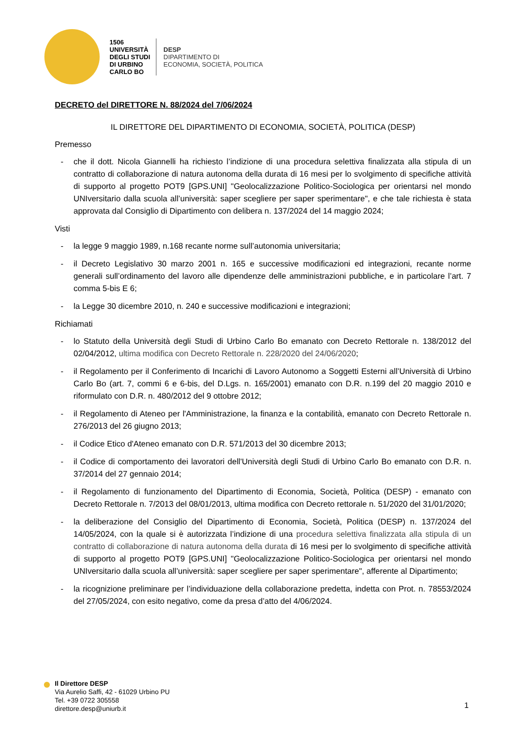1506
UNIVERSITÀ
DEGLI STUDI
DI URBINO
CARLO BO
DESP
DIPARTIMENTO DI
ECONOMIA, SOCIETÀ, POLITICA
DECRETO del DIRETTORE N. 88/2024 del 7/06/2024
IL DIRETTORE DEL DIPARTIMENTO DI ECONOMIA, SOCIETÀ, POLITICA (DESP)
Premesso
- che il dott. Nicola Giannelli ha richiesto l’indizione di una procedura selettiva finalizzata alla stipula di un contratto di collaborazione di natura autonoma della durata di 16 mesi per lo svolgimento di specifiche attività di supporto al progetto POT9 [GPS.UNI] "Geolocalizzazione Politico-Sociologica per orientarsi nel mondo UNIversitario dalla scuola all’università: saper scegliere per saper sperimentare", e che tale richiesta è stata approvata dal Consiglio di Dipartimento con delibera n. 137/2024 del 14 maggio 2024;
Visti
- la legge 9 maggio 1989, n.168 recante norme sull’autonomia universitaria;
- il Decreto Legislativo 30 marzo 2001 n. 165 e successive modificazioni ed integrazioni, recante norme generali sull’ordinamento del lavoro alle dipendenze delle amministrazioni pubbliche, e in particolare l’art. 7 comma 5-bis E 6;
- la Legge 30 dicembre 2010, n. 240 e successive modificazioni e integrazioni;
Richiamati
- lo Statuto della Università degli Studi di Urbino Carlo Bo emanato con Decreto Rettorale n. 138/2012 del 02/04/2012, ultima modifica con Decreto Rettorale n. 228/2020 del 24/06/2020;
- il Regolamento per il Conferimento di Incarichi di Lavoro Autonomo a Soggetti Esterni all’Università di Urbino Carlo Bo (art. 7, commi 6 e 6-bis, del D.Lgs. n. 165/2001) emanato con D.R. n.199 del 20 maggio 2010 e riformulato con D.R. n. 480/2012 del 9 ottobre 2012;
- il Regolamento di Ateneo per l'Amministrazione, la finanza e la contabilità, emanato con Decreto Rettorale n. 276/2013 del 26 giugno 2013;
- il Codice Etico d'Ateneo emanato con D.R. 571/2013 del 30 dicembre 2013;
- il Codice di comportamento dei lavoratori dell'Università degli Studi di Urbino Carlo Bo emanato con D.R. n. 37/2014 del 27 gennaio 2014;
- il Regolamento di funzionamento del Dipartimento di Economia, Società, Politica (DESP) - emanato con Decreto Rettorale n. 7/2013 del 08/01/2013, ultima modifica con Decreto rettorale n. 51/2020 del 31/01/2020;
- la deliberazione del Consiglio del Dipartimento di Economia, Società, Politica (DESP) n. 137/2024 del 14/05/2024, con la quale si è autorizzata l’indizione di una procedura selettiva finalizzata alla stipula di un contratto di collaborazione di natura autonoma della durata di 16 mesi per lo svolgimento di specifiche attività di supporto al progetto POT9 [GPS.UNI] "Geolocalizzazione Politico-Sociologica per orientarsi nel mondo UNIversitario dalla scuola all’università: saper scegliere per saper sperimentare", afferente al Dipartimento;
- la ricognizione preliminare per l’individuazione della collaborazione predetta, indetta con Prot. n. 78553/2024 del 27/05/2024, con esito negativo, come da presa d’atto del 4/06/2024.
Il Direttore DESP
Via Aurelio Saffi, 42 - 61029 Urbino PU
Tel. +39 0722 305558
direttore.desp@uniurb.it
1